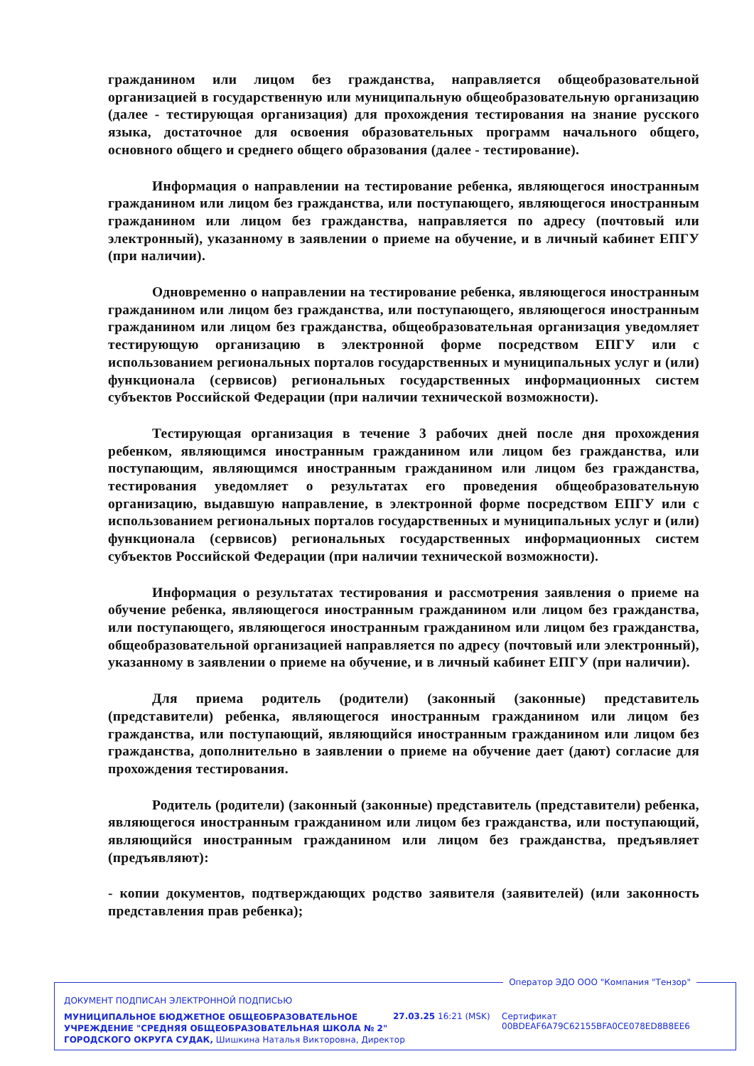гражданином или лицом без гражданства, направляется общеобразовательной организацией в государственную или муниципальную общеобразовательную организацию (далее - тестирующая организация) для прохождения тестирования на знание русского языка, достаточное для освоения образовательных программ начального общего, основного общего и среднего общего образования (далее - тестирование).
Информация о направлении на тестирование ребенка, являющегося иностранным гражданином или лицом без гражданства, или поступающего, являющегося иностранным гражданином или лицом без гражданства, направляется по адресу (почтовый или электронный), указанному в заявлении о приеме на обучение, и в личный кабинет ЕПГУ (при наличии).
Одновременно о направлении на тестирование ребенка, являющегося иностранным гражданином или лицом без гражданства, или поступающего, являющегося иностранным гражданином или лицом без гражданства, общеобразовательная организация уведомляет тестирующую организацию в электронной форме посредством ЕПГУ или с использованием региональных порталов государственных и муниципальных услуг и (или) функционала (сервисов) региональных государственных информационных систем субъектов Российской Федерации (при наличии технической возможности).
Тестирующая организация в течение 3 рабочих дней после дня прохождения ребенком, являющимся иностранным гражданином или лицом без гражданства, или поступающим, являющимся иностранным гражданином или лицом без гражданства, тестирования уведомляет о результатах его проведения общеобразовательную организацию, выдавшую направление, в электронной форме посредством ЕПГУ или с использованием региональных порталов государственных и муниципальных услуг и (или) функционала (сервисов) региональных государственных информационных систем субъектов Российской Федерации (при наличии технической возможности).
Информация о результатах тестирования и рассмотрения заявления о приеме на обучение ребенка, являющегося иностранным гражданином или лицом без гражданства, или поступающего, являющегося иностранным гражданином или лицом без гражданства, общеобразовательной организацией направляется по адресу (почтовый или электронный), указанному в заявлении о приеме на обучение, и в личный кабинет ЕПГУ (при наличии).
Для приема родитель (родители) (законный (законные) представитель (представители) ребенка, являющегося иностранным гражданином или лицом без гражданства, или поступающий, являющийся иностранным гражданином или лицом без гражданства, дополнительно в заявлении о приеме на обучение дает (дают) согласие для прохождения тестирования.
Родитель (родители) (законный (законные) представитель (представители) ребенка, являющегося иностранным гражданином или лицом без гражданства, или поступающий, являющийся иностранным гражданином или лицом без гражданства, предъявляет (предъявляют):
- копии документов, подтверждающих родство заявителя (заявителей) (или законность представления прав ребенка);
Оператор ЭДО ООО "Компания "Тензор"
ДОКУМЕНТ ПОДПИСАН ЭЛЕКТРОННОЙ ПОДПИСЬЮ
МУНИЦИПАЛЬНОЕ БЮДЖЕТНОЕ ОБЩЕОБРАЗОВАТЕЛЬНОЕ
УЧРЕЖДЕНИЕ "СРЕДНЯЯ ОБЩЕОБРАЗОВАТЕЛЬНАЯ ШКОЛА № 2"
ГОРОДСКОГО ОКРУГА СУДАК, Шишкина Наталья Викторовна, Директор
27.03.25 16:21 (MSK)
Сертификат 00BDEAF6A79C62155BFA0CE078ED8B8EE6